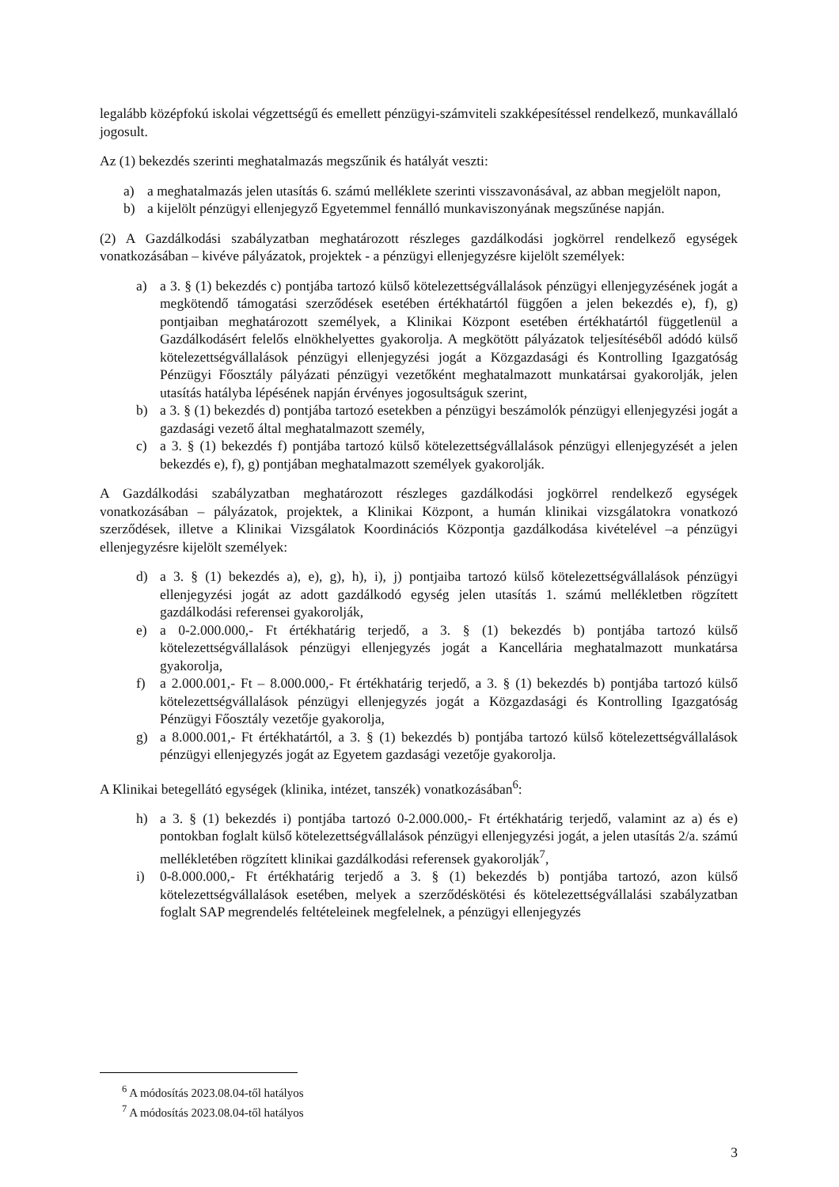legalább középfokú iskolai végzettségű és emellett pénzügyi-számviteli szakképesítéssel rendelkező, munkavállaló jogosult.
Az (1) bekezdés szerinti meghatalmazás megszűnik és hatályát veszti:
a) a meghatalmazás jelen utasítás 6. számú melléklete szerinti visszavonásával, az abban megjelölt napon,
b) a kijelölt pénzügyi ellenjegyző Egyetemmel fennálló munkaviszonyának megszűnése napján.
(2) A Gazdálkodási szabályzatban meghatározott részleges gazdálkodási jogkörrel rendelkező egységek vonatkozásában – kivéve pályázatok, projektek - a pénzügyi ellenjegyzésre kijelölt személyek:
a) a 3. § (1) bekezdés c) pontjába tartozó külső kötelezettségvállalások pénzügyi ellenjegyzésének jogát a megkötendő támogatási szerződések esetében értékhatártól függően a jelen bekezdés e), f), g) pontjaiban meghatározott személyek, a Klinikai Központ esetében értékhatártól függetlenül a Gazdálkodásért felelős elnökhelyettes gyakorolja. A megkötött pályázatok teljesítéséből adódó külső kötelezettségvállalások pénzügyi ellenjegyzési jogát a Közgazdasági és Kontrolling Igazgatóság Pénzügyi Főosztály pályázati pénzügyi vezetőként meghatalmazott munkatársai gyakorolják, jelen utasítás hatályba lépésének napján érvényes jogosultságuk szerint,
b) a 3. § (1) bekezdés d) pontjába tartozó esetekben a pénzügyi beszámolók pénzügyi ellenjegyzési jogát a gazdasági vezető által meghatalmazott személy,
c) a 3. § (1) bekezdés f) pontjába tartozó külső kötelezettségvállalások pénzügyi ellenjegyzését a jelen bekezdés e), f), g) pontjában meghatalmazott személyek gyakorolják.
A Gazdálkodási szabályzatban meghatározott részleges gazdálkodási jogkörrel rendelkező egységek vonatkozásában – pályázatok, projektek, a Klinikai Központ, a humán klinikai vizsgálatokra vonatkozó szerződések, illetve a Klinikai Vizsgálatok Koordinációs Központja gazdálkodása kivételével –a pénzügyi ellenjegyzésre kijelölt személyek:
d) a 3. § (1) bekezdés a), e), g), h), i), j) pontjaiba tartozó külső kötelezettségvállalások pénzügyi ellenjegyzési jogát az adott gazdálkodó egység jelen utasítás 1. számú mellékletben rögzített gazdálkodási referensei gyakorolják,
e) a 0-2.000.000,- Ft értékhatárig terjedő, a 3. § (1) bekezdés b) pontjába tartozó külső kötelezettségvállalások pénzügyi ellenjegyzés jogát a Kancellária meghatalmazott munkatársa gyakorolja,
f) a 2.000.001,- Ft – 8.000.000,- Ft értékhatárig terjedő, a 3. § (1) bekezdés b) pontjába tartozó külső kötelezettségvállalások pénzügyi ellenjegyzés jogát a Közgazdasági és Kontrolling Igazgatóság Pénzügyi Főosztály vezetője gyakorolja,
g) a 8.000.001,- Ft értékhatártól, a 3. § (1) bekezdés b) pontjába tartozó külső kötelezettségvállalások pénzügyi ellenjegyzés jogát az Egyetem gazdasági vezetője gyakorolja.
A Klinikai betegellátó egységek (klinika, intézet, tanszék) vonatkozásában<sup>6</sup>:
h) a 3. § (1) bekezdés i) pontjába tartozó 0-2.000.000,- Ft értékhatárig terjedő, valamint az a) és e) pontokban foglalt külső kötelezettségvállalások pénzügyi ellenjegyzési jogát, a jelen utasítás 2/a. számú mellékletében rögzített klinikai gazdálkodási referensek gyakorolják<sup>7</sup>,
i) 0-8.000.000,- Ft értékhatárig terjedő a 3. § (1) bekezdés b) pontjába tartozó, azon külső kötelezettségvállalások esetében, melyek a szerződéskötési és kötelezettségvállalási szabályzatban foglalt SAP megrendelés feltételeinek megfelelnek, a pénzügyi ellenjegyzés
<sup>6</sup> A módosítás 2023.08.04-től hatályos
<sup>7</sup> A módosítás 2023.08.04-től hatályos
3